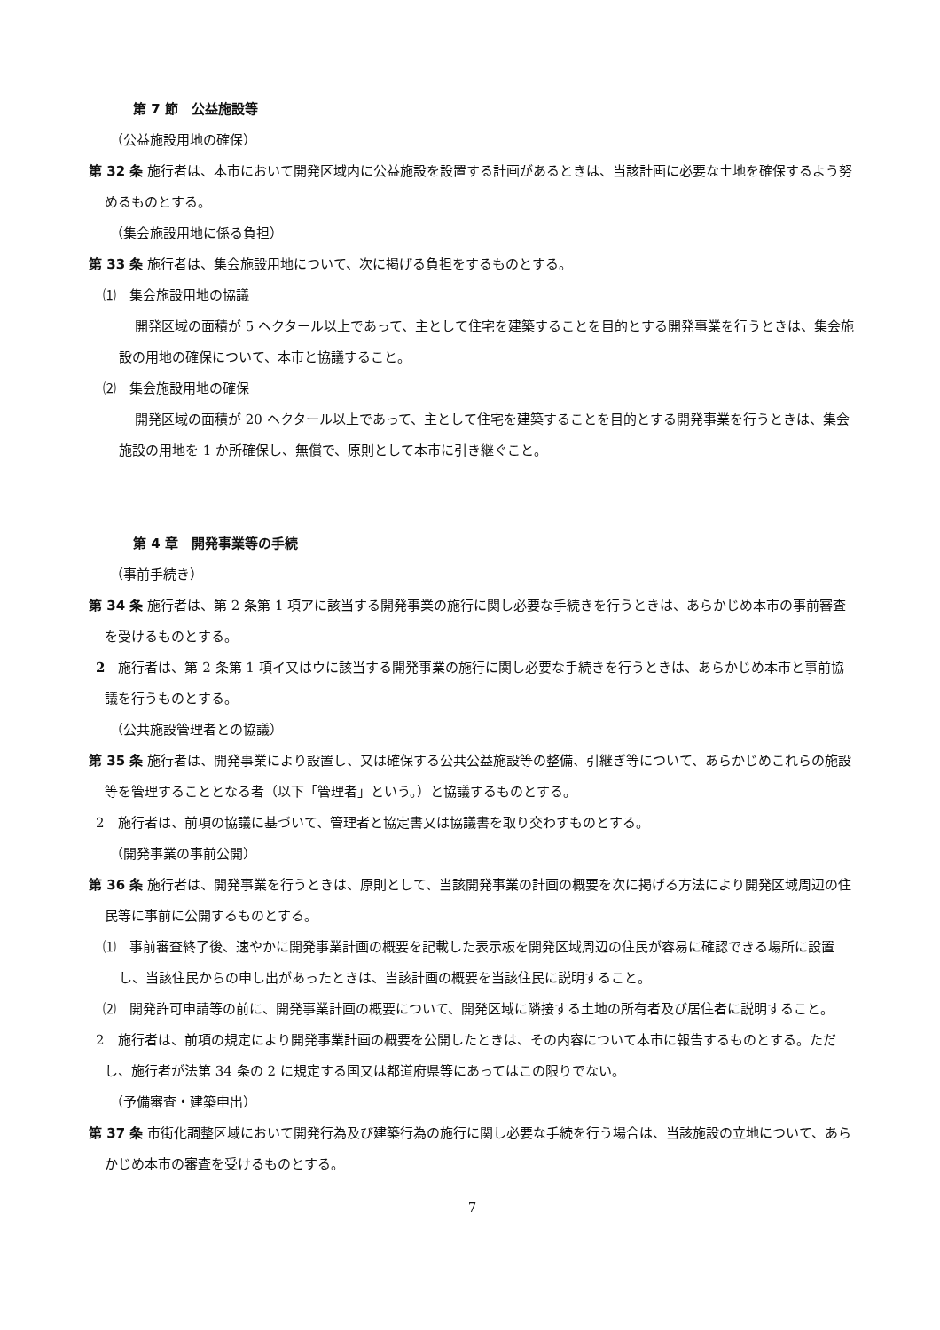第 7 節　公益施設等
（公益施設用地の確保）
第 32 条 施行者は、本市において開発区域内に公益施設を設置する計画があるときは、当該計画に必要な土地を確保するよう努めるものとする。
（集会施設用地に係る負担）
第 33 条 施行者は、集会施設用地について、次に掲げる負担をするものとする。
⑴　集会施設用地の協議
開発区域の面積が 5 ヘクタール以上であって、主として住宅を建築することを目的とする開発事業を行うときは、集会施設の用地の確保について、本市と協議すること。
⑵　集会施設用地の確保
開発区域の面積が 20 ヘクタール以上であって、主として住宅を建築することを目的とする開発事業を行うときは、集会施設の用地を 1 か所確保し、無償で、原則として本市に引き継ぐこと。
第 4 章　開発事業等の手続
（事前手続き）
第 34 条 施行者は、第 2 条第 1 項アに該当する開発事業の施行に関し必要な手続きを行うときは、あらかじめ本市の事前審査を受けるものとする。
2　施行者は、第 2 条第 1 項イ又はウに該当する開発事業の施行に関し必要な手続きを行うときは、あらかじめ本市と事前協議を行うものとする。
（公共施設管理者との協議）
第 35 条 施行者は、開発事業により設置し、又は確保する公共公益施設等の整備、引継ぎ等について、あらかじめこれらの施設等を管理することとなる者（以下「管理者」という。）と協議するものとする。
2　施行者は、前項の協議に基づいて、管理者と協定書又は協議書を取り交わすものとする。
（開発事業の事前公開）
第 36 条 施行者は、開発事業を行うときは、原則として、当該開発事業の計画の概要を次に掲げる方法により開発区域周辺の住民等に事前に公開するものとする。
⑴　事前審査終了後、速やかに開発事業計画の概要を記載した表示板を開発区域周辺の住民が容易に確認できる場所に設置し、当該住民からの申し出があったときは、当該計画の概要を当該住民に説明すること。
⑵　開発許可申請等の前に、開発事業計画の概要について、開発区域に隣接する土地の所有者及び居住者に説明すること。
2　施行者は、前項の規定により開発事業計画の概要を公開したときは、その内容について本市に報告するものとする。ただし、施行者が法第 34 条の 2 に規定する国又は都道府県等にあってはこの限りでない。
（予備審査・建築申出）
第 37 条 市街化調整区域において開発行為及び建築行為の施行に関し必要な手続を行う場合は、当該施設の立地について、あらかじめ本市の審査を受けるものとする。
7